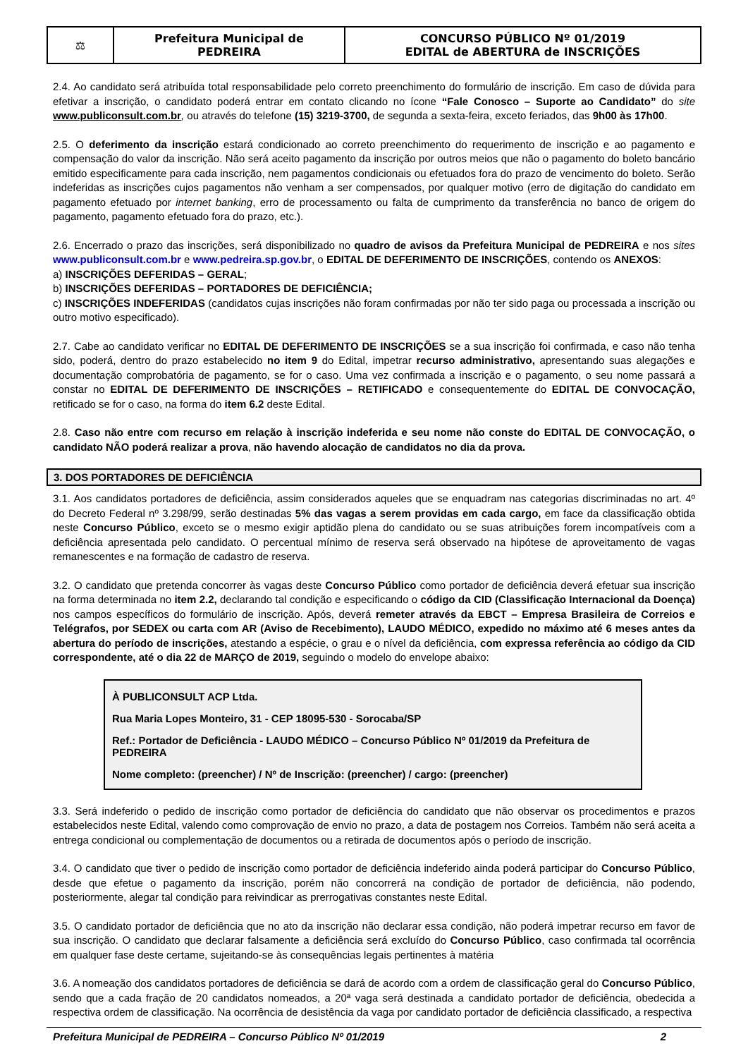| ⚖ | Prefeitura Municipal de PEDREIRA | CONCURSO PÚBLICO Nº 01/2019 EDITAL de ABERTURA de INSCRIÇÕES |
2.4. Ao candidato será atribuída total responsabilidade pelo correto preenchimento do formulário de inscrição. Em caso de dúvida para efetivar a inscrição, o candidato poderá entrar em contato clicando no ícone “Fale Conosco – Suporte ao Candidato” do site www.publiconsult.com.br, ou através do telefone (15) 3219-3700, de segunda a sexta-feira, exceto feriados, das 9h00 às 17h00.
2.5. O deferimento da inscrição estará condicionado ao correto preenchimento do requerimento de inscrição e ao pagamento e compensação do valor da inscrição. Não será aceito pagamento da inscrição por outros meios que não o pagamento do boleto bancário emitido especificamente para cada inscrição, nem pagamentos condicionais ou efetuados fora do prazo de vencimento do boleto. Serão indeferidas as inscrições cujos pagamentos não venham a ser compensados, por qualquer motivo (erro de digitação do candidato em pagamento efetuado por internet banking, erro de processamento ou falta de cumprimento da transferência no banco de origem do pagamento, pagamento efetuado fora do prazo, etc.).
2.6. Encerrado o prazo das inscrições, será disponibilizado no quadro de avisos da Prefeitura Municipal de PEDREIRA e nos sites www.publiconsult.com.br e www.pedreira.sp.gov.br, o EDITAL DE DEFERIMENTO DE INSCRIÇÕES, contendo os ANEXOS:
a) INSCRIÇÕES DEFERIDAS – GERAL;
b) INSCRIÇÕES DEFERIDAS – PORTADORES DE DEFICIÊNCIA;
c) INSCRIÇÕES INDEFERIDAS (candidatos cujas inscrições não foram confirmadas por não ter sido paga ou processada a inscrição ou outro motivo especificado).
2.7. Cabe ao candidato verificar no EDITAL DE DEFERIMENTO DE INSCRIÇÕES se a sua inscrição foi confirmada, e caso não tenha sido, poderá, dentro do prazo estabelecido no item 9 do Edital, impetrar recurso administrativo, apresentando suas alegações e documentação comprobatória de pagamento, se for o caso. Uma vez confirmada a inscrição e o pagamento, o seu nome passará a constar no EDITAL DE DEFERIMENTO DE INSCRIÇÕES – RETIFICADO e consequentemente do EDITAL DE CONVOCAÇÃO, retificado se for o caso, na forma do item 6.2 deste Edital.
2.8. Caso não entre com recurso em relação à inscrição indeferida e seu nome não conste do EDITAL DE CONVOCAÇÃO, o candidato NÃO poderá realizar a prova, não havendo alocação de candidatos no dia da prova.
3. DOS PORTADORES DE DEFICIÊNCIA
3.1. Aos candidatos portadores de deficiência, assim considerados aqueles que se enquadram nas categorias discriminadas no art. 4º do Decreto Federal nº 3.298/99, serão destinadas 5% das vagas a serem providas em cada cargo, em face da classificação obtida neste Concurso Público, exceto se o mesmo exigir aptidão plena do candidato ou se suas atribuições forem incompatíveis com a deficiência apresentada pelo candidato. O percentual mínimo de reserva será observado na hipótese de aproveitamento de vagas remanescentes e na formação de cadastro de reserva.
3.2. O candidato que pretenda concorrer às vagas deste Concurso Público como portador de deficiência deverá efetuar sua inscrição na forma determinada no item 2.2, declarando tal condição e especificando o código da CID (Classificação Internacional da Doença) nos campos específicos do formulário de inscrição. Após, deverá remeter através da EBCT – Empresa Brasileira de Correios e Telégrafos, por SEDEX ou carta com AR (Aviso de Recebimento), LAUDO MÉDICO, expedido no máximo até 6 meses antes da abertura do período de inscrições, atestando a espécie, o grau e o nível da deficiência, com expressa referência ao código da CID correspondente, até o dia 22 de MARÇO de 2019, seguindo o modelo do envelope abaixo:
À PUBLICONSULT ACP Ltda.
Rua Maria Lopes Monteiro, 31 - CEP 18095-530 - Sorocaba/SP
Ref.: Portador de Deficiência - LAUDO MÉDICO – Concurso Público Nº 01/2019 da Prefeitura de PEDREIRA
Nome completo: (preencher) / Nº de Inscrição: (preencher) / cargo: (preencher)
3.3. Será indeferido o pedido de inscrição como portador de deficiência do candidato que não observar os procedimentos e prazos estabelecidos neste Edital, valendo como comprovação de envio no prazo, a data de postagem nos Correios. Também não será aceita a entrega condicional ou complementação de documentos ou a retirada de documentos após o período de inscrição.
3.4. O candidato que tiver o pedido de inscrição como portador de deficiência indeferido ainda poderá participar do Concurso Público, desde que efetue o pagamento da inscrição, porém não concorrerá na condição de portador de deficiência, não podendo, posteriormente, alegar tal condição para reivindicar as prerrogativas constantes neste Edital.
3.5. O candidato portador de deficiência que no ato da inscrição não declarar essa condição, não poderá impetrar recurso em favor de sua inscrição. O candidato que declarar falsamente a deficiência será excluído do Concurso Público, caso confirmada tal ocorrência em qualquer fase deste certame, sujeitando-se às consequências legais pertinentes à matéria
3.6. A nomeação dos candidatos portadores de deficiência se dará de acordo com a ordem de classificação geral do Concurso Público, sendo que a cada fração de 20 candidatos nomeados, a 20ª vaga será destinada a candidato portador de deficiência, obedecida a respectiva ordem de classificação. Na ocorrência de desistência da vaga por candidato portador de deficiência classificado, a respectiva
Prefeitura Municipal de PEDREIRA – Concurso Público Nº 01/2019 2